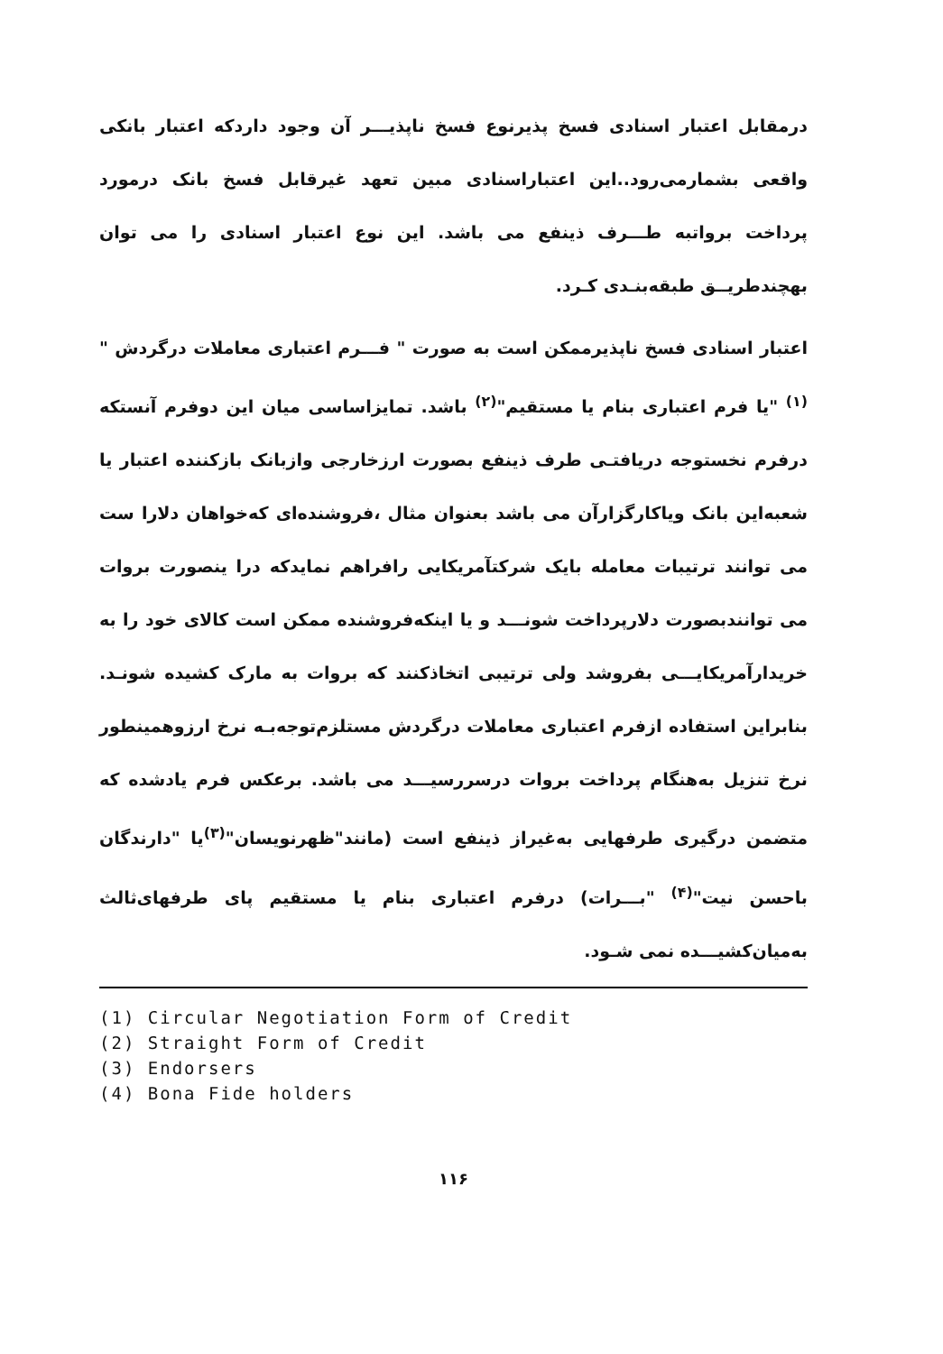درمقابل اعتبار اسنادی فسخ پذیرنوع فسخ ناپذیـــر آن وجود داردکه اعتبار بانکی واقعی بشمارمی‌رود..این اعتباراسنادی مبین تعهد غیرقابل فسخ بانک درمورد پرداخت برواتبه طـــرف ذینفع می باشد. این نوع اعتبار اسنادی را می توان بهچندطریــق طبقه‌بنـدی کـرد.
اعتبار اسنادی فسخ ناپذیرممکن است به صورت " فـــرم اعتباری معاملات درگردش "<sup>(۱)</sup> "یا فرم اعتباری بنام یا مستقیم"<sup>(۲)</sup> باشد. تمایزاساسی میان این دوفرم آنستکه درفرم نخستوجه دریافتـی طرف ذینفع بصورت ارزخارجی وازبانک بازکننده اعتبار یا شعبه‌این بانک ویاکارگزارآن می باشد بعنوان مثال ،فروشنده‌ای که‌خواهان دلارا ست می توانند ترتیبات معامله بایک شرکتآمریکایی رافراهم نمایدکه درا ینصورت بروات می توانندبصورت دلارپرداخت شونـــد و یا اینکه‌فروشنده ممکن است کالای خود را به خریدارآمریکایـــی بفروشد ولی ترتیبی اتخاذکنند که بروات به مارک کشیده شونـد. بنابراین استفاده ازفرم اعتباری معاملات درگردش مستلزم‌توجه‌بـه نرخ ارزوهمینطور نرخ تنزیل به‌هنگام پرداخت بروات درسررسیـــد می باشد. برعکس فرم یادشده که متضمن درگیری طرفهایی به‌غیراز ذینفع است (مانند"ظهرنویسان"<sup>(۳)</sup>یا "دارندگان باحسن نیت"<sup>(۴)</sup> "بـــرات) درفرم اعتباری بنام یا مستقیم پای طرفهای‌ثالث به‌میان‌کشیـــده نمی شـود.
(1) Circular Negotiation Form of Credit
(2) Straight Form of Credit
(3) Endorsers
(4) Bona Fide holders
۱۱۶